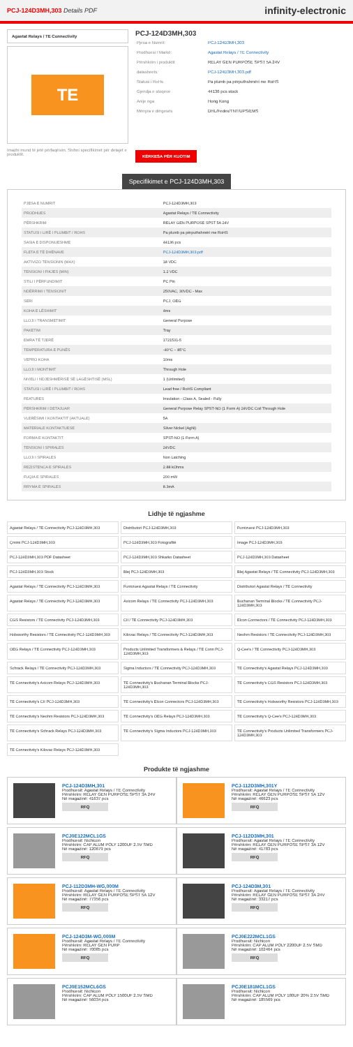PCJ-124D3MH,303 Details PDF infinity-electronic
Agastat Relays / TE Connectivity
TE
Imazhi mund të jetë përfaqësim. Shihni specifikimet për detajet e produktit.
PCJ-124D3MH,303
| Pjesa e Numrit: | PCJ-124D3MH,303 |
| Prodhuesi / Markë: | Agastat Relays / TE Connectivity |
| Përshkrim i produktit | RELAY GEN PURPOSE SPST 5A 24V |
| datasheets: | PCJ-124D3MH,303.pdf |
| Statusi i RoHs | Pa plumb pa përputhshmëri me RoHS |
| Gjendja e stoqeve | 44136 pcs stock |
| Anije nga | Hong Kong |
| Mënyra e dërgesës | DHL/Fedex/TNT/UPS/EMS |
KËRKESA PËR KUOTIM
Specifikimet e PCJ-124D3MH,303
| PJESA E NUMRIT | PCJ-124D3MH,303 |
| PRODHUES | Agastat Relays / TE Connectivity |
| PËRSHKRIM | RELAY GEN PURPOSE SPST 5A 24V |
| STATUSI I LIRË I PLUMBIT / ROHS | Pa plumb pa përputhshmëri me RoHS |
| SASIA E DISPONUESHME | 44136 pcs |
| FLETA E TË DHËNAVE | PCJ-124D3MH,303.pdf |
| AKTIVIZO TENSIONIN (MAX) | 18 VDC |
| TENSIONI I FIKJES (MIN) | 1.2 VDC |
| STILI I PËRFUNDIMIT | PC Pin |
| NDËRRIMI I TENSIONIT | 250VAC, 30VDC - Max |
| SERI | PCJ, OEG |
| KOHA E LËSHIMIT | 4ms |
| LLOJI I TRANSMETIMIT | General Purpose |
| PAKETIM | Tray |
| EMRA TË TJERË | 1721531-5 |
| TEMPERATURA E PUNËS | -40°C ~ 85°C |
| VEPRO KOHA | 10ms |
| LLOJI I MONTIMIT | Through Hole |
| NIVELI I NDJESHMËRISË SË LAGËSHTISË (MSL) | 1 (Unlimited) |
| STATUSI I LIRË I PLUMBIT / ROHS | Lead free / RoHS Compliant |
| FEATURES | Insulation - Class A, Sealed - Fully |
| PERSHKRIM I DETAJUAR | General Purpose Relay SPST-NO (1 Form A) 24VDC Coil Through Hole |
| VLERËSIMI I KONTAKTIT (AKTUALE) | 5A |
| MATERIALE KONTAKTUESE | Silver Nickel (AgNi) |
| FORMA E KONTAKTIT | SPST-NO (1 Form A) |
| TENSIONI I SPIRALES | 24VDC |
| LLOJI I SPIRALES | Non Latching |
| REZISTENCA E SPIRALES | 2.88 kOhms |
| FUQIA E SPIRALES | 200 mW |
| RRYMA E SPIRALES | 8.3mA |
Lidhje të ngjashme
Agastat Relays / TE Connectivity PCJ-124D3MH,303
Distributori PCJ-124D3MH,303
Furnizuesi PCJ-124D3MH,303
Çmimi PCJ-124D3MH,303
PCJ-124D3MH,303 Fotografitë
Image PCJ-124D3MH,303
PCJ-124D3MH,303 PDF Datasheet
PCJ-124D3MH,303 Shkarko Datasheet
PCJ-124D3MH,303 Datasheet
PCJ-124D3MH,303 Stock
Blej PCJ-124D3MH,303
Blej Agastat Relays / TE Connectivity PCJ-124D3MH,303
Agastat Relays / TE Connectivity PCJ-124D3MH,303
Furnizuesi Agastat Relays / TE Connectivity
Distributori Agastat Relays / TE Connectivity
Agastat Relays / TE Connectivity PCJ-124D3MH,303
Axicom Relays / TE Connectivity PCJ-124D3MH,303
Buchanan Terminal Blocks / TE Connectivity PCJ-124D3MH,303
CGS Resistors / TE Connectivity PCJ-124D3MH,303
CII / TE Connectivity PCJ-124D3MH,303
Elcon Connectors / TE Connectivity PCJ-124D3MH,303
Holsworthy Resistors / TE Connectivity PCJ-124D3MH,303
Kilovac Relays / TE Connectivity PCJ-124D3MH,303
Neohm Resistors / TE Connectivity PCJ-124D3MH,303
OEG Relays / TE Connectivity PCJ-124D3MH,303
Products Unlimited Transformers & Relays / TE Conn PCJ-124D3MH,303
Q-Cee's / TE Connectivity PCJ-124D3MH,303
Schrack Relays / TE Connectivity PCJ-124D3MH,303
Sigma Inductors / TE Connectivity PCJ-124D3MH,303
TE Connectivity's Agastat Relays PCJ-124D3MH,303
TE Connectivity's Axicom Relays PCJ-124D3MH,303
TE Connectivity's Buchanan Terminal Blocks PCJ-124D3MH,303
TE Connectivity's CGS Resistors PCJ-124D3MH,303
TE Connectivity's CII PCJ-124D3MH,303
TE Connectivity's Elcon Connectors PCJ-124D3MH,303
TE Connectivity's Holsworthy Resistors PCJ-124D3MH,303
TE Connectivity's Neohm Resistors PCJ-124D3MH,303
TE Connectivity's OEG Relays PCJ-124D3MH,303
TE Connectivity's Q-Cee's PCJ-124D3MH,303
TE Connectivity's Schrack Relays PCJ-124D3MH,303
TE Connectivity's Sigma Inductors PCJ-124D3MH,303
TE Connectivity's Products Unlimited Transformers PCJ-124D3MH,303
TE Connectivity's Kilovac Relays PCJ-124D3MH,303
Produkte të ngjashme
PCJ-124D3MH,301
Prodhuesit: Agastat Relays / TE Connectivity
Përshkrim: RELAY GEN PURPOSE SPST 3A 24V
Në magazinë: 41637 pcs
RFQ
PCJ-112D3MH,301Y
Prodhuesit: Agastat Relays / TE Connectivity
Përshkrim: RELAY GEN PURPOSE SPST 5A 12V
Në magazinë: 46623 pcs
RFQ
PCJ0E122MCL1GS
Prodhuesit: Nichicon
Përshkrim: CAP ALUM POLY 1200UF 2.5V SMD
Në magazinë: 120679 pcs
RFQ
PCJ-112D3MH,301
Prodhuesit: Agastat Relays / TE Connectivity
Përshkrim: RELAY GEN PURPOSE SPST 3A 12V
Në magazinë: 41783 pcs
RFQ
PCJ-112D3MH-WG,000M
Prodhuesit: Agastat Relays / TE Connectivity
Përshkrim: RELAY GEN PURPOSE SPST 5A 12V
Në magazinë: 77356 pcs
RFQ
PCJ-124D3M,301
Prodhuesit: Agastat Relays / TE Connectivity
Përshkrim: RELAY GEN PURPOSE SPST 3A 24V
Në magazinë: 33217 pcs
RFQ
PCJ-124D3M-WG,000M
Prodhuesit: Agastat Relays / TE Connectivity
Përshkrim: RELAY GEN PURP
Në magazinë: 70085 pcs
RFQ
PCJ0E222MCL1GS
Prodhuesit: Nichicon
Përshkrim: CAP ALUM POLY 2200UF 2.5V SMD
Në magazinë: 102464 pcs
RFQ
PCJ0E152MCL6GS
Prodhuesit: Nichicon
Përshkrim: CAP ALUM POLY 1500UF 2.5V SMD
Në magazinë: 56034 pcs
PCJ0E181MCL1GS
Prodhuesit: Nichicon
Përshkrim: CAP ALUM POLY 180UF 20% 2.5V SMD
Në magazinë: 185569 pcs